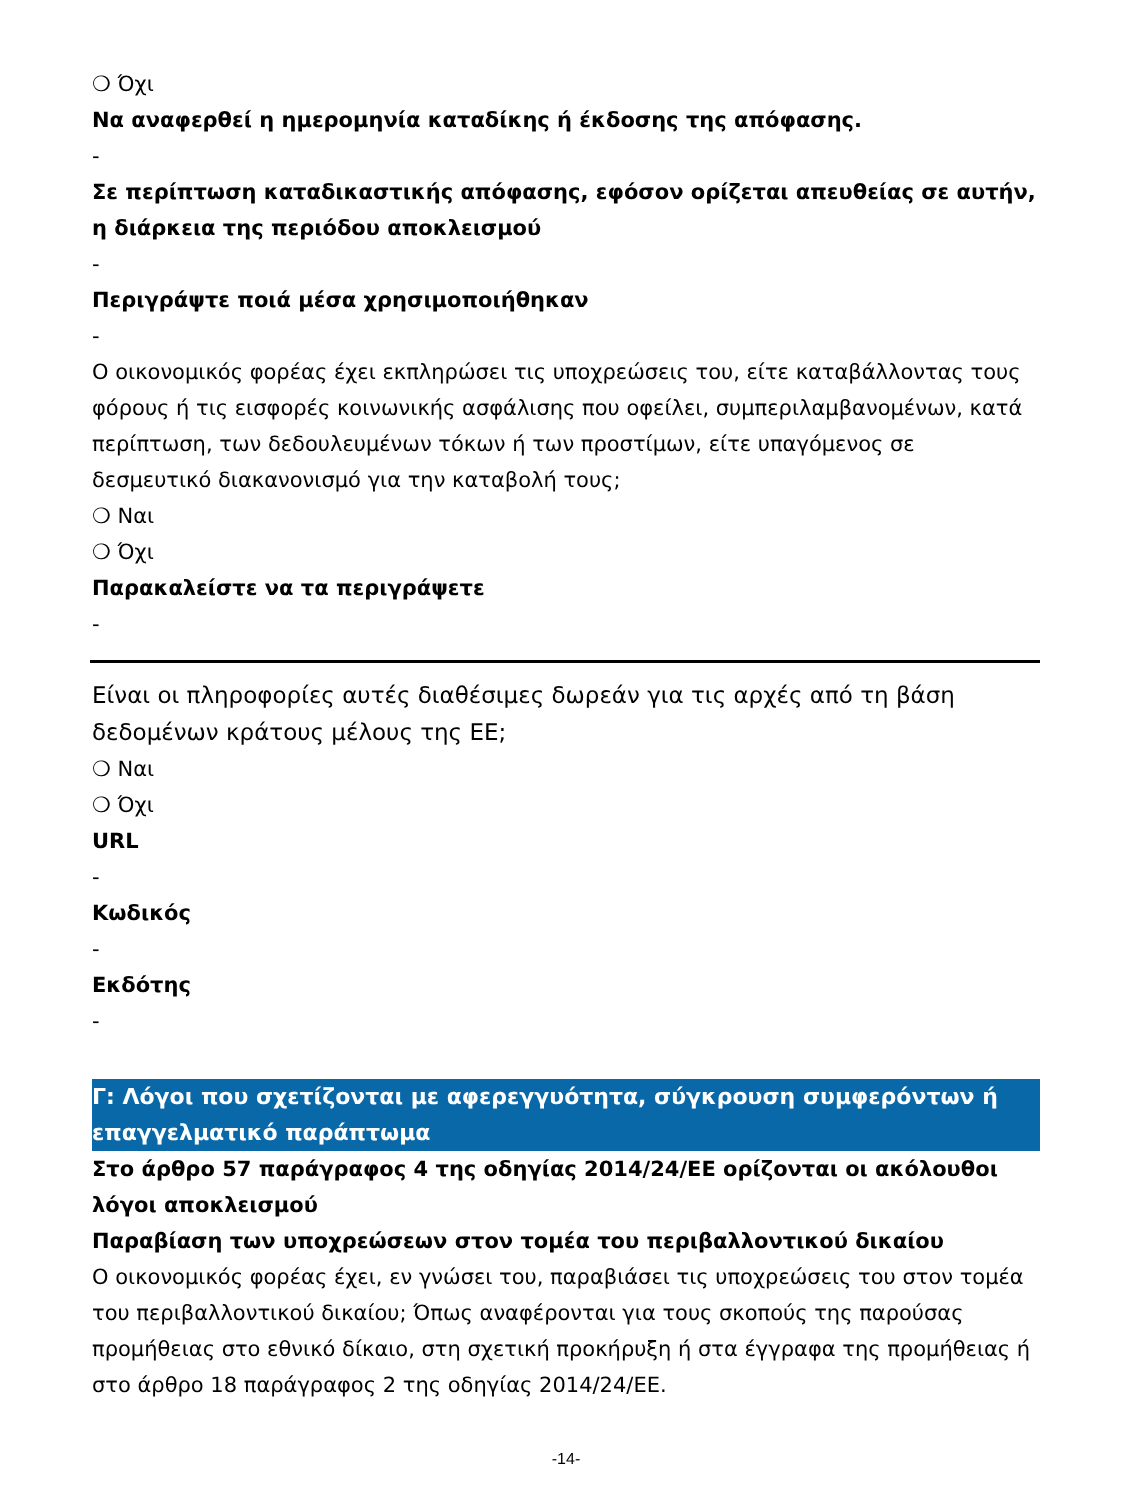❍ Όχι
Να αναφερθεί η ημερομηνία καταδίκης ή έκδοσης της απόφασης.
-
Σε περίπτωση καταδικαστικής απόφασης, εφόσον ορίζεται απευθείας σε αυτήν, η διάρκεια της περιόδου αποκλεισμού
-
Περιγράψτε ποιά μέσα χρησιμοποιήθηκαν
-
Ο οικονομικός φορέας έχει εκπληρώσει τις υποχρεώσεις του, είτε καταβάλλοντας τους φόρους ή τις εισφορές κοινωνικής ασφάλισης που οφείλει, συμπεριλαμβανομένων, κατά περίπτωση, των δεδουλευμένων τόκων ή των προστίμων, είτε υπαγόμενος σε δεσμευτικό διακανονισμό για την καταβολή τους;
❍ Ναι
❍ Όχι
Παρακαλείστε να τα περιγράψετε
-
Είναι οι πληροφορίες αυτές διαθέσιμες δωρεάν για τις αρχές από τη βάση δεδομένων κράτους μέλους της ΕΕ;
❍ Ναι
❍ Όχι
URL
-
Κωδικός
-
Εκδότης
-
Γ: Λόγοι που σχετίζονται με αφερεγγυότητα, σύγκρουση συμφερόντων ή επαγγελματικό παράπτωμα
Στο άρθρο 57 παράγραφος 4 της οδηγίας 2014/24/ΕΕ ορίζονται οι ακόλουθοι λόγοι αποκλεισμού
Παραβίαση των υποχρεώσεων στον τομέα του περιβαλλοντικού δικαίου
Ο οικονομικός φορέας έχει, εν γνώσει του, παραβιάσει τις υποχρεώσεις του στον τομέα του περιβαλλοντικού δικαίου; Όπως αναφέρονται για τους σκοπούς της παρούσας προμήθειας στο εθνικό δίκαιο, στη σχετική προκήρυξη ή στα έγγραφα της προμήθειας ή στο άρθρο 18 παράγραφος 2 της οδηγίας 2014/24/ΕΕ.
-14-